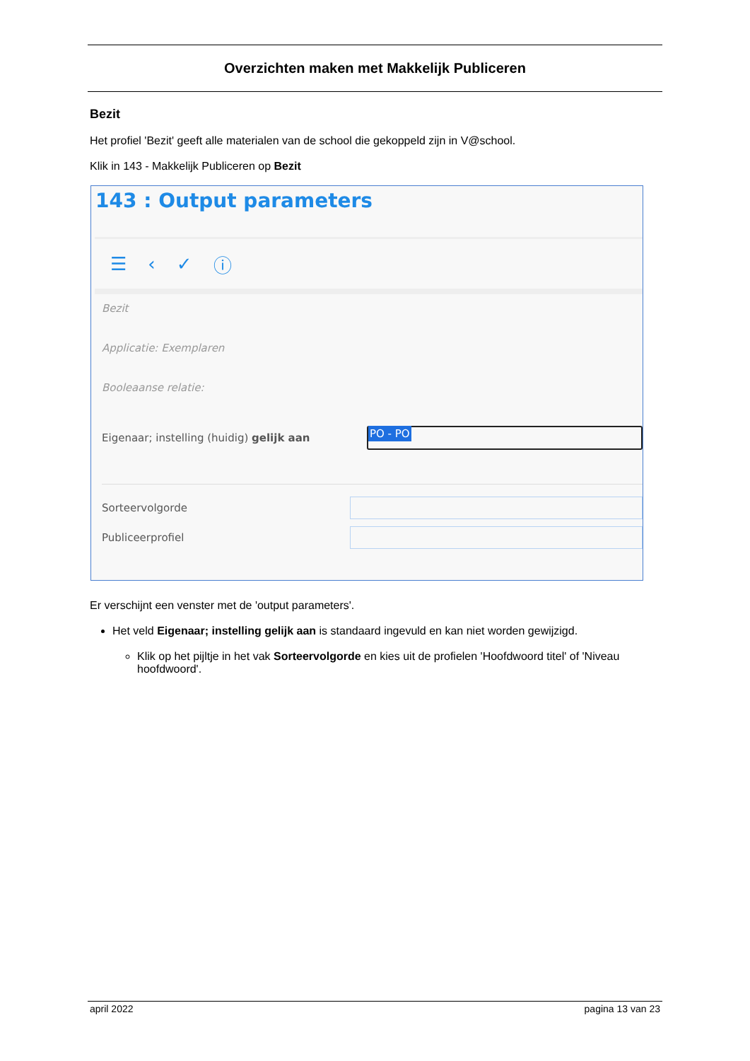Overzichten maken met Makkelijk Publiceren
Bezit
Het profiel 'Bezit' geeft alle materialen van de school die gekoppeld zijn in V@school.
Klik in 143 - Makkelijk Publiceren op Bezit
143 : Output parameters
☰ ‹ ✓ ⓘ
Bezit
Applicatie: Exemplaren
Booleaanse relatie:
Eigenaar; instelling (huidig) gelijk aan
PO - PO
Sorteervolgorde
Publiceerprofiel
Er verschijnt een venster met de 'output parameters'.
Het veld Eigenaar; instelling gelijk aan is standaard ingevuld en kan niet worden gewijzigd.
Klik op het pijltje in het vak Sorteervolgorde en kies uit de profielen 'Hoofdwoord titel' of 'Niveau hoofdwoord'.
april 2022 pagina 13 van 23